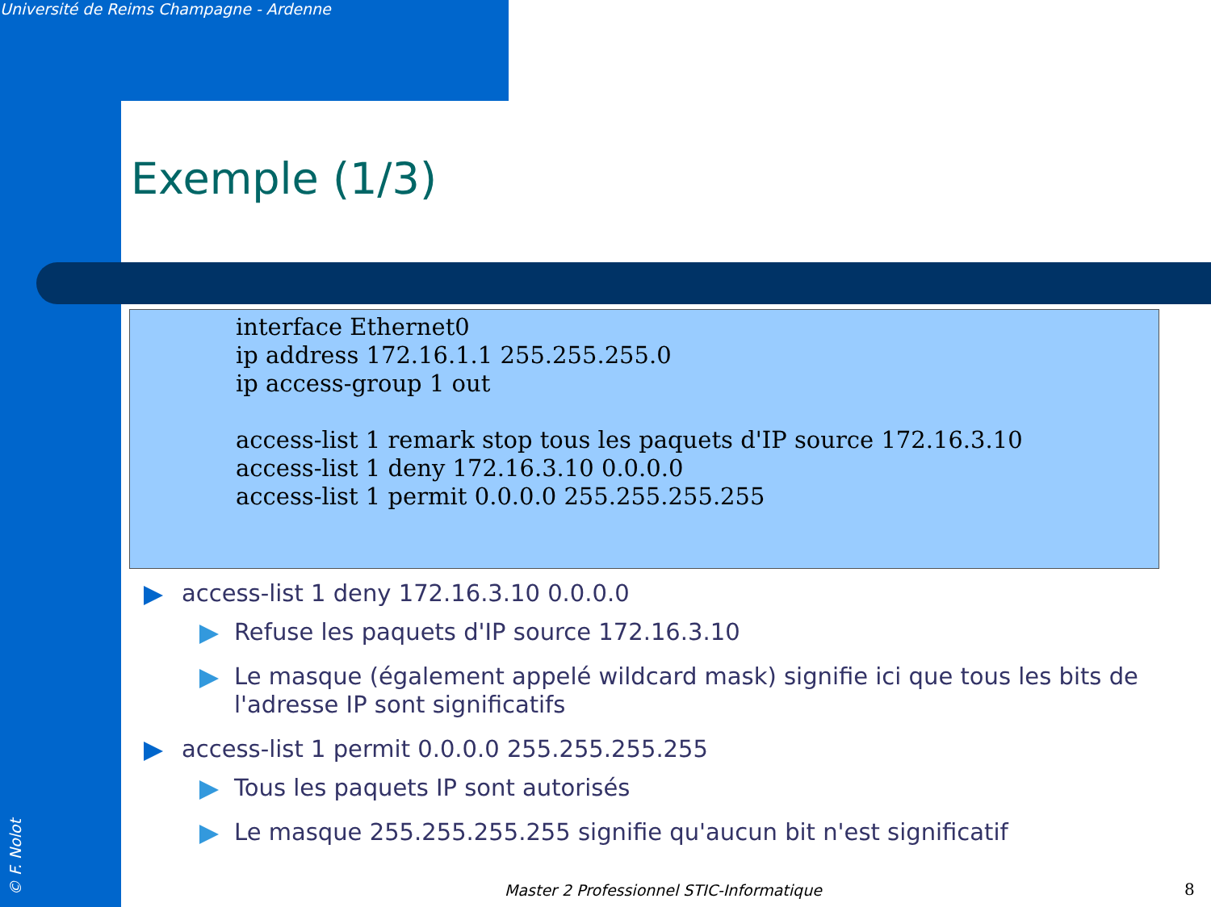Université de Reims Champagne - Ardenne
Exemple (1/3)
interface Ethernet0 ip address 172.16.1.1 255.255.255.0 ip access-group 1 out access-list 1 remark stop tous les paquets d'IP source 172.16.3.10 access-list 1 deny 172.16.3.10 0.0.0.0 access-list 1 permit 0.0.0.0 255.255.255.255
access-list 1 deny 172.16.3.10 0.0.0.0
Refuse les paquets d'IP source 172.16.3.10
Le masque (également appelé wildcard mask) signifie ici que tous les bits de l'adresse IP sont significatifs
access-list 1 permit 0.0.0.0 255.255.255.255
Tous les paquets IP sont autorisés
Le masque 255.255.255.255 signifie qu'aucun bit n'est significatif
© F. Nolot
Master 2 Professionnel STIC-Informatique
8